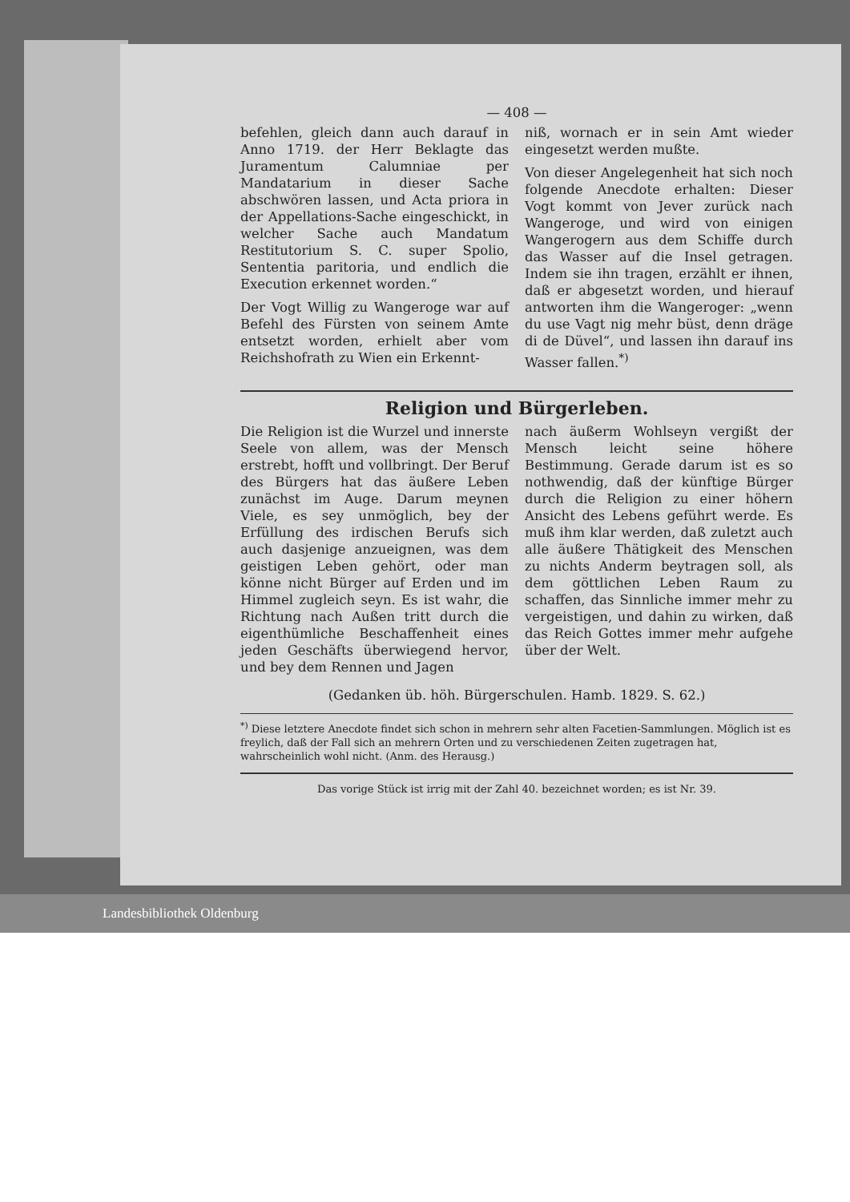— 408 —
befehlen, gleich dann auch darauf in Anno 1719. der Herr Beklagte das Juramentum Calumniae per Mandatarium in dieser Sache abschwören lassen, und Acta priora in der Appellations-Sache eingeschickt, in welcher Sache auch Mandatum Restitutorium S. C. super Spolio, Sententia paritoria, und endlich die Execution erkennet worden.“
Der Vogt Willig zu Wangeroge war auf Befehl des Fürsten von seinem Amte entsetzt worden, erhielt aber vom Reichshofrath zu Wien ein Erkennt-
niß, wornach er in sein Amt wieder eingesetzt werden mußte.
Von dieser Angelegenheit hat sich noch folgende Anecdote erhalten: Dieser Vogt kommt von Jever zurück nach Wangeroge, und wird von einigen Wangerogern aus dem Schiffe durch das Wasser auf die Insel getragen. Indem sie ihn tragen, erzählt er ihnen, daß er abgesetzt worden, und hierauf antworten ihm die Wangeroger: „wenn du use Vagt nig mehr büst, denn dräge di de Düvel“, und lassen ihn darauf ins Wasser fallen.<sup>*)</sup>
Religion und Bürgerleben.
Die Religion ist die Wurzel und innerste Seele von allem, was der Mensch erstrebt, hofft und vollbringt. Der Beruf des Bürgers hat das äußere Leben zunächst im Auge. Darum meynen Viele, es sey unmöglich, bey der Erfüllung des irdischen Berufs sich auch dasjenige anzueignen, was dem geistigen Leben gehört, oder man könne nicht Bürger auf Erden und im Himmel zugleich seyn. Es ist wahr, die Richtung nach Außen tritt durch die eigenthümliche Beschaffenheit eines jeden Geschäfts überwiegend hervor, und bey dem Rennen und Jagen
nach äußerm Wohlseyn vergißt der Mensch leicht seine höhere Bestimmung. Gerade darum ist es so nothwendig, daß der künftige Bürger durch die Religion zu einer höhern Ansicht des Lebens geführt werde. Es muß ihm klar werden, daß zuletzt auch alle äußere Thätigkeit des Menschen zu nichts Anderm beytragen soll, als dem göttlichen Leben Raum zu schaffen, das Sinnliche immer mehr zu vergeistigen, und dahin zu wirken, daß das Reich Gottes immer mehr aufgehe über der Welt.
(Gedanken üb. höh. Bürgerschulen. Hamb. 1829. S. 62.)
<sup>*)</sup> Diese letztere Anecdote findet sich schon in mehrern sehr alten Facetien-Sammlungen. Möglich ist es freylich, daß der Fall sich an mehrern Orten und zu verschiedenen Zeiten zugetragen hat, wahrscheinlich wohl nicht. (Anm. des Herausg.)
Das vorige Stück ist irrig mit der Zahl 40. bezeichnet worden; es ist Nr. 39.
Landesbibliothek Oldenburg